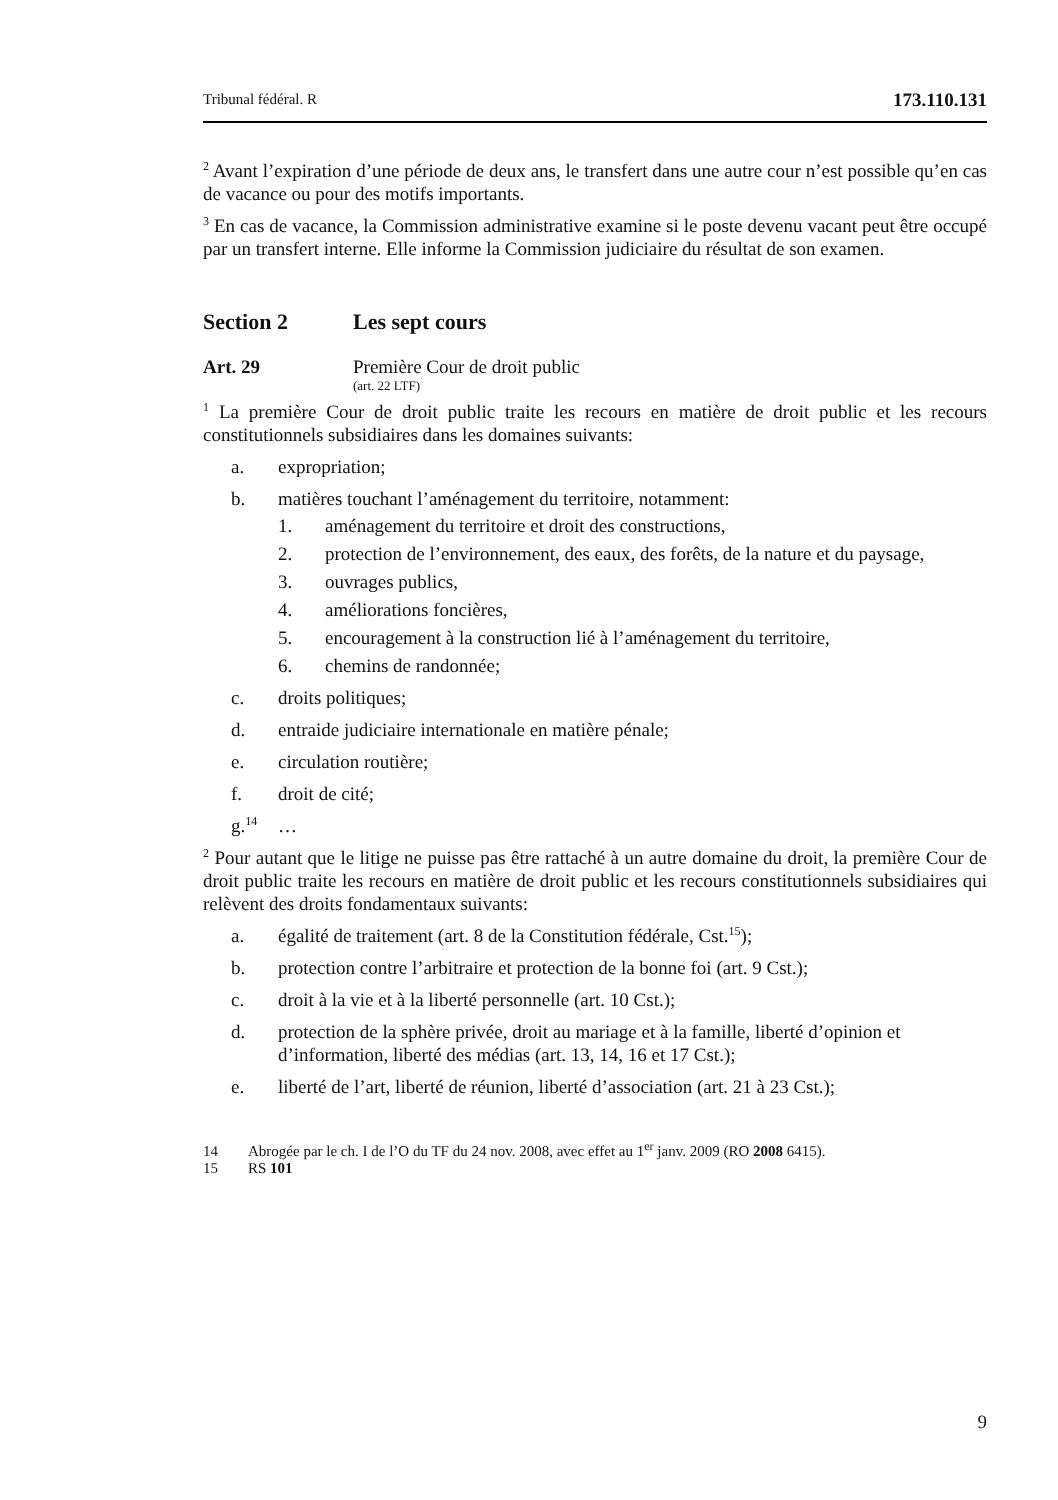Tribunal fédéral. R 173.110.131
<sup>2</sup> Avant l’expiration d’une période de deux ans, le transfert dans une autre cour n’est possible qu’en cas de vacance ou pour des motifs importants.
<sup>3</sup> En cas de vacance, la Commission administrative examine si le poste devenu vacant peut être occupé par un transfert interne. Elle informe la Commission judiciaire du résultat de son examen.
Section 2 Les sept cours
Art. 29 Première Cour de droit public
(art. 22 LTF)
<sup>1</sup> La première Cour de droit public traite les recours en matière de droit public et les recours constitutionnels subsidiaires dans les domaines suivants:
a. expropriation;
b. matières touchant l’aménagement du territoire, notamment:
1. aménagement du territoire et droit des constructions,
2. protection de l’environnement, des eaux, des forêts, de la nature et du paysage,
3. ouvrages publics,
4. améliorations foncières,
5. encouragement à la construction lié à l’aménagement du territoire,
6. chemins de randonnée;
c. droits politiques;
d. entraide judiciaire internationale en matière pénale;
e. circulation routière;
f. droit de cité;
g.<sup>14</sup> …
<sup>2</sup> Pour autant que le litige ne puisse pas être rattaché à un autre domaine du droit, la première Cour de droit public traite les recours en matière de droit public et les recours constitutionnels subsidiaires qui relèvent des droits fondamentaux suivants:
a. égalité de traitement (art. 8 de la Constitution fédérale, Cst.<sup>15</sup>);
b. protection contre l’arbitraire et protection de la bonne foi (art. 9 Cst.);
c. droit à la vie et à la liberté personnelle (art. 10 Cst.);
d. protection de la sphère privée, droit au mariage et à la famille, liberté d’opinion et d’information, liberté des médias (art. 13, 14, 16 et 17 Cst.);
e. liberté de l’art, liberté de réunion, liberté d’association (art. 21 à 23 Cst.);
14 Abrogée par le ch. I de l’O du TF du 24 nov. 2008, avec effet au 1<sup>er</sup> janv. 2009 (RO 2008 6415).
15 RS 101
9